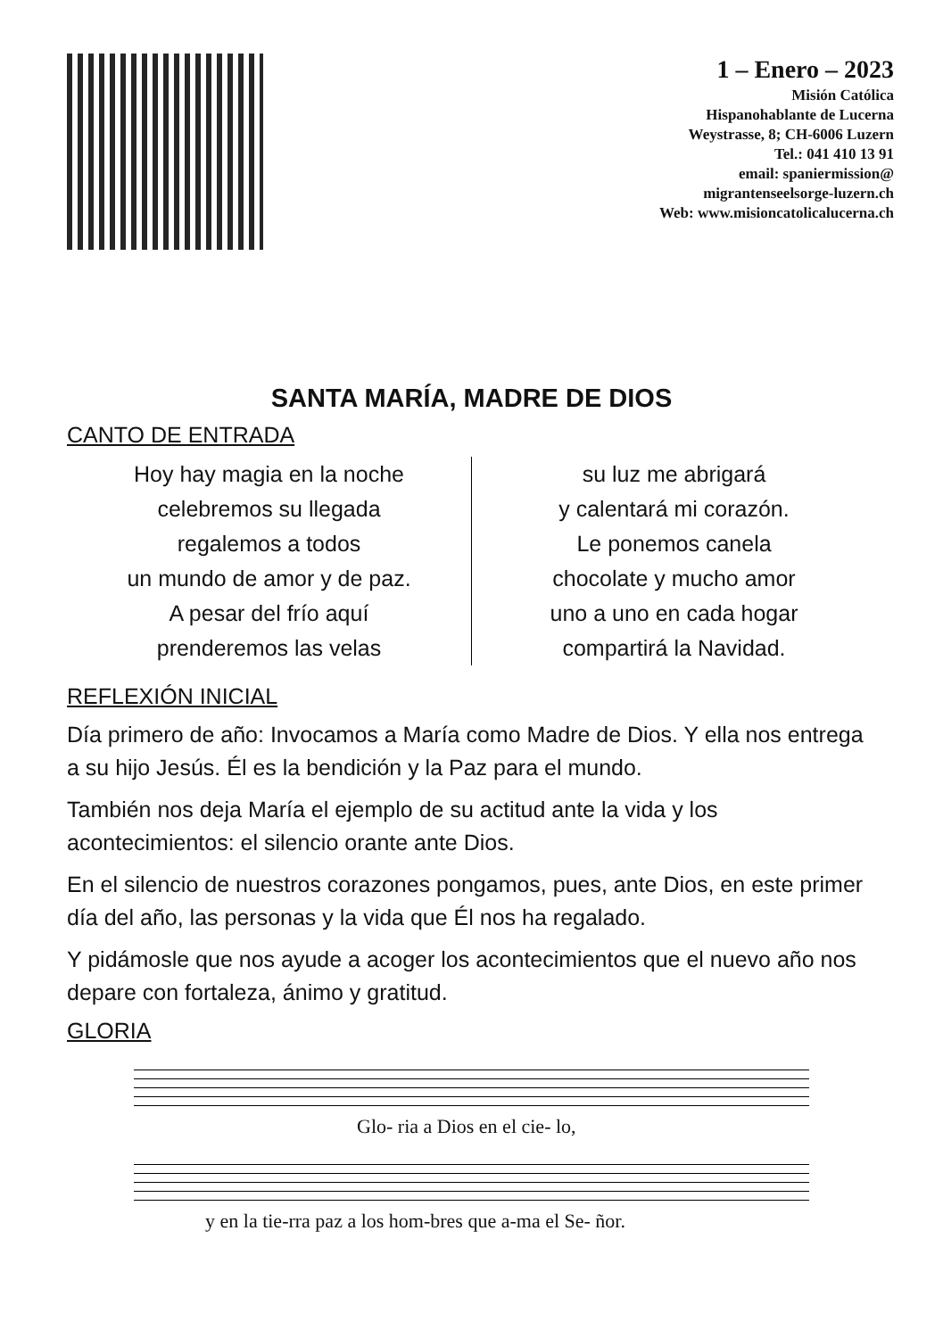1 – Enero – 2023
Misión Católica
Hispanohablante de Lucerna
Weystrasse, 8; CH-6006 Luzern
Tel.: 041 410 13 91
email: spaniermission@
migrantenseelsorge-luzern.ch
Web: www.misioncatolicalucerna.ch
SANTA MARÍA, MADRE DE DIOS
CANTO DE ENTRADA
Hoy hay magia en la noche
celebremos su llegada
regalemos a todos
un mundo de amor y de paz.
A pesar del frío aquí
prenderemos las velas
su luz me abrigará
y calentará mi corazón.
Le ponemos canela
chocolate y mucho amor
uno a uno en cada hogar
compartirá la Navidad.
REFLEXIÓN INICIAL
Día primero de año: Invocamos a María como Madre de Dios. Y ella nos entrega a su hijo Jesús. Él es la bendición y la Paz para el mundo.
También nos deja María el ejemplo de su actitud ante la vida y los acontecimientos: el silencio orante ante Dios.
En el silencio de nuestros corazones pongamos, pues, ante Dios, en este primer día del año, las personas y la vida que Él nos ha regalado.
Y pidámosle que nos ayude a acoger los acontecimientos que el nuevo año nos depare con fortaleza, ánimo y gratitud.
GLORIA
Glo- ria a Dios en el cie- lo,
y en la tie-rra paz a los hom-bres que a-ma el Se- ñor.